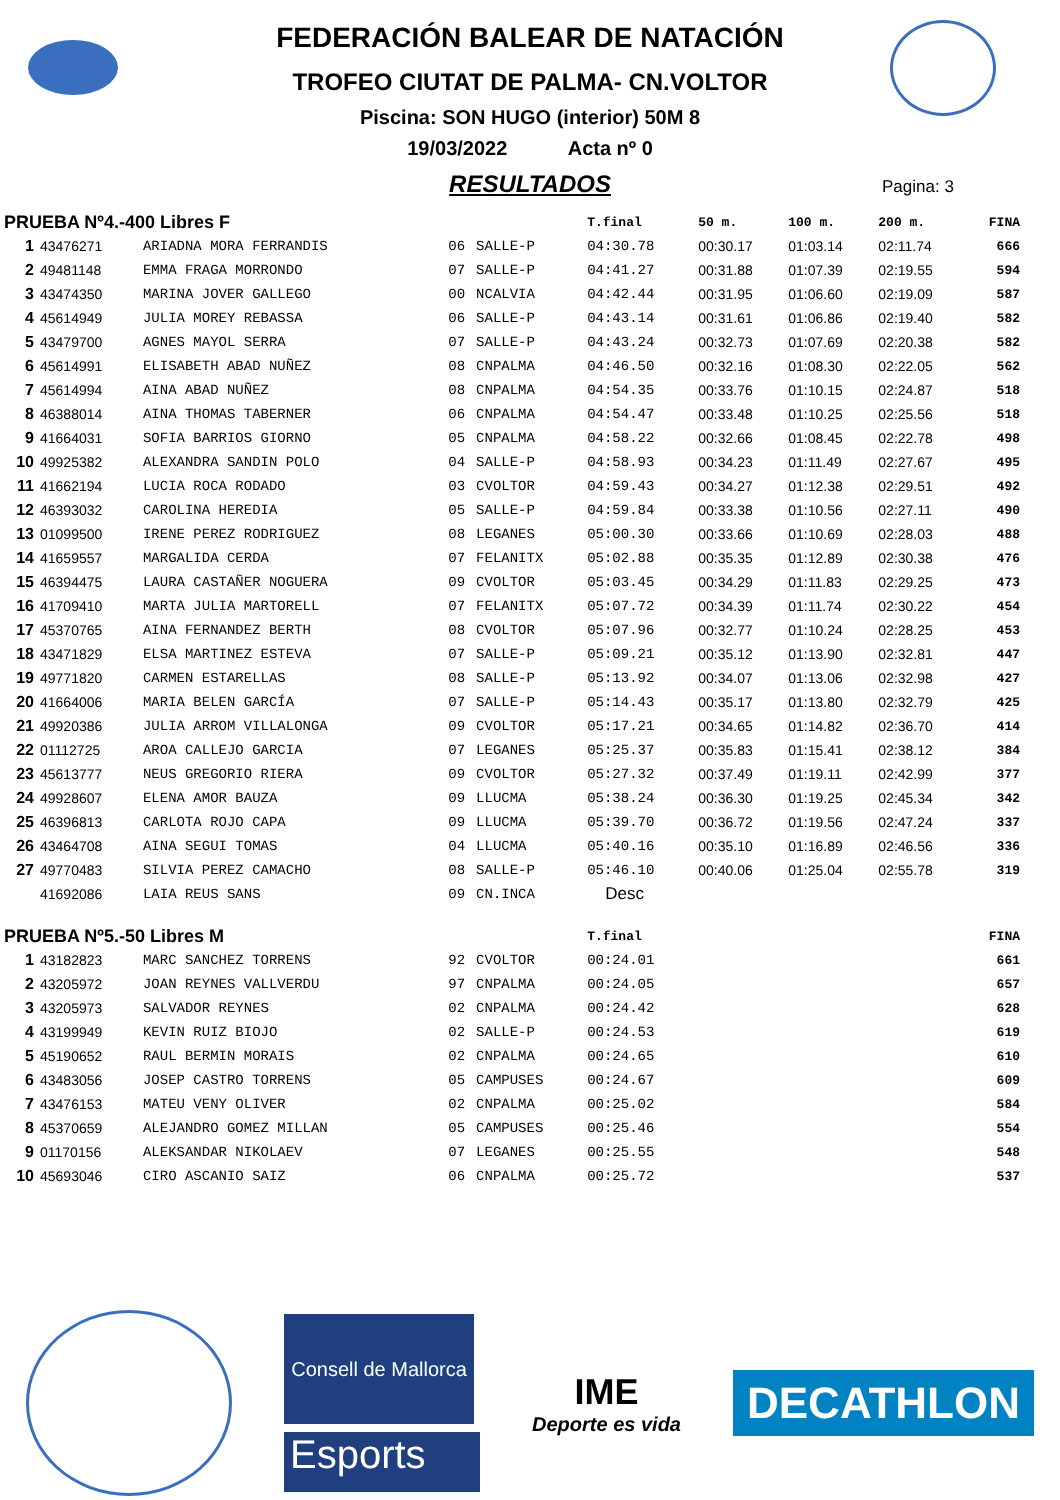FEDERACIÓN BALEAR DE NATACIÓN
TROFEO CIUTAT DE PALMA- CN.VOLTOR
Piscina: SON HUGO (interior) 50M 8
19/03/2022 Acta nº 0
RESULTADOS
Pagina: 3
| PRUEBA Nº4.-400 Libres F | | | | | T.final | 50 m. | 100 m. | 200 m. | FINA |
| --- | --- | --- | --- | --- | --- | --- | --- | --- | --- |
| 1 | 43476271 | ARIADNA MORA FERRANDIS | 06 | SALLE-P | 04:30.78 | 00:30.17 | 01:03.14 | 02:11.74 | 666 |
| 2 | 49481148 | EMMA FRAGA MORRONDO | 07 | SALLE-P | 04:41.27 | 00:31.88 | 01:07.39 | 02:19.55 | 594 |
| 3 | 43474350 | MARINA JOVER GALLEGO | 00 | NCALVIA | 04:42.44 | 00:31.95 | 01:06.60 | 02:19.09 | 587 |
| 4 | 45614949 | JULIA MOREY REBASSA | 06 | SALLE-P | 04:43.14 | 00:31.61 | 01:06.86 | 02:19.40 | 582 |
| 5 | 43479700 | AGNES MAYOL SERRA | 07 | SALLE-P | 04:43.24 | 00:32.73 | 01:07.69 | 02:20.38 | 582 |
| 6 | 45614991 | ELISABETH ABAD NUÑEZ | 08 | CNPALMA | 04:46.50 | 00:32.16 | 01:08.30 | 02:22.05 | 562 |
| 7 | 45614994 | AINA ABAD NUÑEZ | 08 | CNPALMA | 04:54.35 | 00:33.76 | 01:10.15 | 02:24.87 | 518 |
| 8 | 46388014 | AINA THOMAS TABERNER | 06 | CNPALMA | 04:54.47 | 00:33.48 | 01:10.25 | 02:25.56 | 518 |
| 9 | 41664031 | SOFIA BARRIOS GIORNO | 05 | CNPALMA | 04:58.22 | 00:32.66 | 01:08.45 | 02:22.78 | 498 |
| 10 | 49925382 | ALEXANDRA SANDIN POLO | 04 | SALLE-P | 04:58.93 | 00:34.23 | 01:11.49 | 02:27.67 | 495 |
| 11 | 41662194 | LUCIA ROCA RODADO | 03 | CVOLTOR | 04:59.43 | 00:34.27 | 01:12.38 | 02:29.51 | 492 |
| 12 | 46393032 | CAROLINA HEREDIA | 05 | SALLE-P | 04:59.84 | 00:33.38 | 01:10.56 | 02:27.11 | 490 |
| 13 | 01099500 | IRENE PEREZ RODRIGUEZ | 08 | LEGANES | 05:00.30 | 00:33.66 | 01:10.69 | 02:28.03 | 488 |
| 14 | 41659557 | MARGALIDA CERDA | 07 | FELANITX | 05:02.88 | 00:35.35 | 01:12.89 | 02:30.38 | 476 |
| 15 | 46394475 | LAURA CASTAÑER NOGUERA | 09 | CVOLTOR | 05:03.45 | 00:34.29 | 01:11.83 | 02:29.25 | 473 |
| 16 | 41709410 | MARTA JULIA MARTORELL | 07 | FELANITX | 05:07.72 | 00:34.39 | 01:11.74 | 02:30.22 | 454 |
| 17 | 45370765 | AINA FERNANDEZ BERTH | 08 | CVOLTOR | 05:07.96 | 00:32.77 | 01:10.24 | 02:28.25 | 453 |
| 18 | 43471829 | ELSA MARTINEZ ESTEVA | 07 | SALLE-P | 05:09.21 | 00:35.12 | 01:13.90 | 02:32.81 | 447 |
| 19 | 49771820 | CARMEN ESTARELLAS | 08 | SALLE-P | 05:13.92 | 00:34.07 | 01:13.06 | 02:32.98 | 427 |
| 20 | 41664006 | MARIA BELEN GARCÍA | 07 | SALLE-P | 05:14.43 | 00:35.17 | 01:13.80 | 02:32.79 | 425 |
| 21 | 49920386 | JULIA ARROM VILLALONGA | 09 | CVOLTOR | 05:17.21 | 00:34.65 | 01:14.82 | 02:36.70 | 414 |
| 22 | 01112725 | AROA CALLEJO GARCIA | 07 | LEGANES | 05:25.37 | 00:35.83 | 01:15.41 | 02:38.12 | 384 |
| 23 | 45613777 | NEUS GREGORIO RIERA | 09 | CVOLTOR | 05:27.32 | 00:37.49 | 01:19.11 | 02:42.99 | 377 |
| 24 | 49928607 | ELENA AMOR BAUZA | 09 | LLUCMA | 05:38.24 | 00:36.30 | 01:19.25 | 02:45.34 | 342 |
| 25 | 46396813 | CARLOTA ROJO CAPA | 09 | LLUCMA | 05:39.70 | 00:36.72 | 01:19.56 | 02:47.24 | 337 |
| 26 | 43464708 | AINA SEGUI TOMAS | 04 | LLUCMA | 05:40.16 | 00:35.10 | 01:16.89 | 02:46.56 | 336 |
| 27 | 49770483 | SILVIA PEREZ CAMACHO | 08 | SALLE-P | 05:46.10 | 00:40.06 | 01:25.04 | 02:55.78 | 319 |
| | 41692086 | LAIA REUS SANS | 09 | CN.INCA | Desc | | | | |
| PRUEBA Nº5.-50 Libres M | | | | | T.final | | | | FINA |
| 1 | 43182823 | MARC SANCHEZ TORRENS | 92 | CVOLTOR | 00:24.01 | | | | 661 |
| 2 | 43205972 | JOAN REYNES VALLVERDU | 97 | CNPALMA | 00:24.05 | | | | 657 |
| 3 | 43205973 | SALVADOR REYNES | 02 | CNPALMA | 00:24.42 | | | | 628 |
| 4 | 43199949 | KEVIN RUIZ BIOJO | 02 | SALLE-P | 00:24.53 | | | | 619 |
| 5 | 45190652 | RAUL BERMIN MORAIS | 02 | CNPALMA | 00:24.65 | | | | 610 |
| 6 | 43483056 | JOSEP CASTRO TORRENS | 05 | CAMPUSES | 00:24.67 | | | | 609 |
| 7 | 43476153 | MATEU VENY OLIVER | 02 | CNPALMA | 00:25.02 | | | | 584 |
| 8 | 45370659 | ALEJANDRO GOMEZ MILLAN | 05 | CAMPUSES | 00:25.46 | | | | 554 |
| 9 | 01170156 | ALEKSANDAR NIKOLAEV | 07 | LEGANES | 00:25.55 | | | | 548 |
| 10 | 45693046 | CIRO ASCANIO SAIZ | 06 | CNPALMA | 00:25.72 | | | | 537 |
Consell de Mallorca
Esports
IME
Deporte es vida
DECATHLON